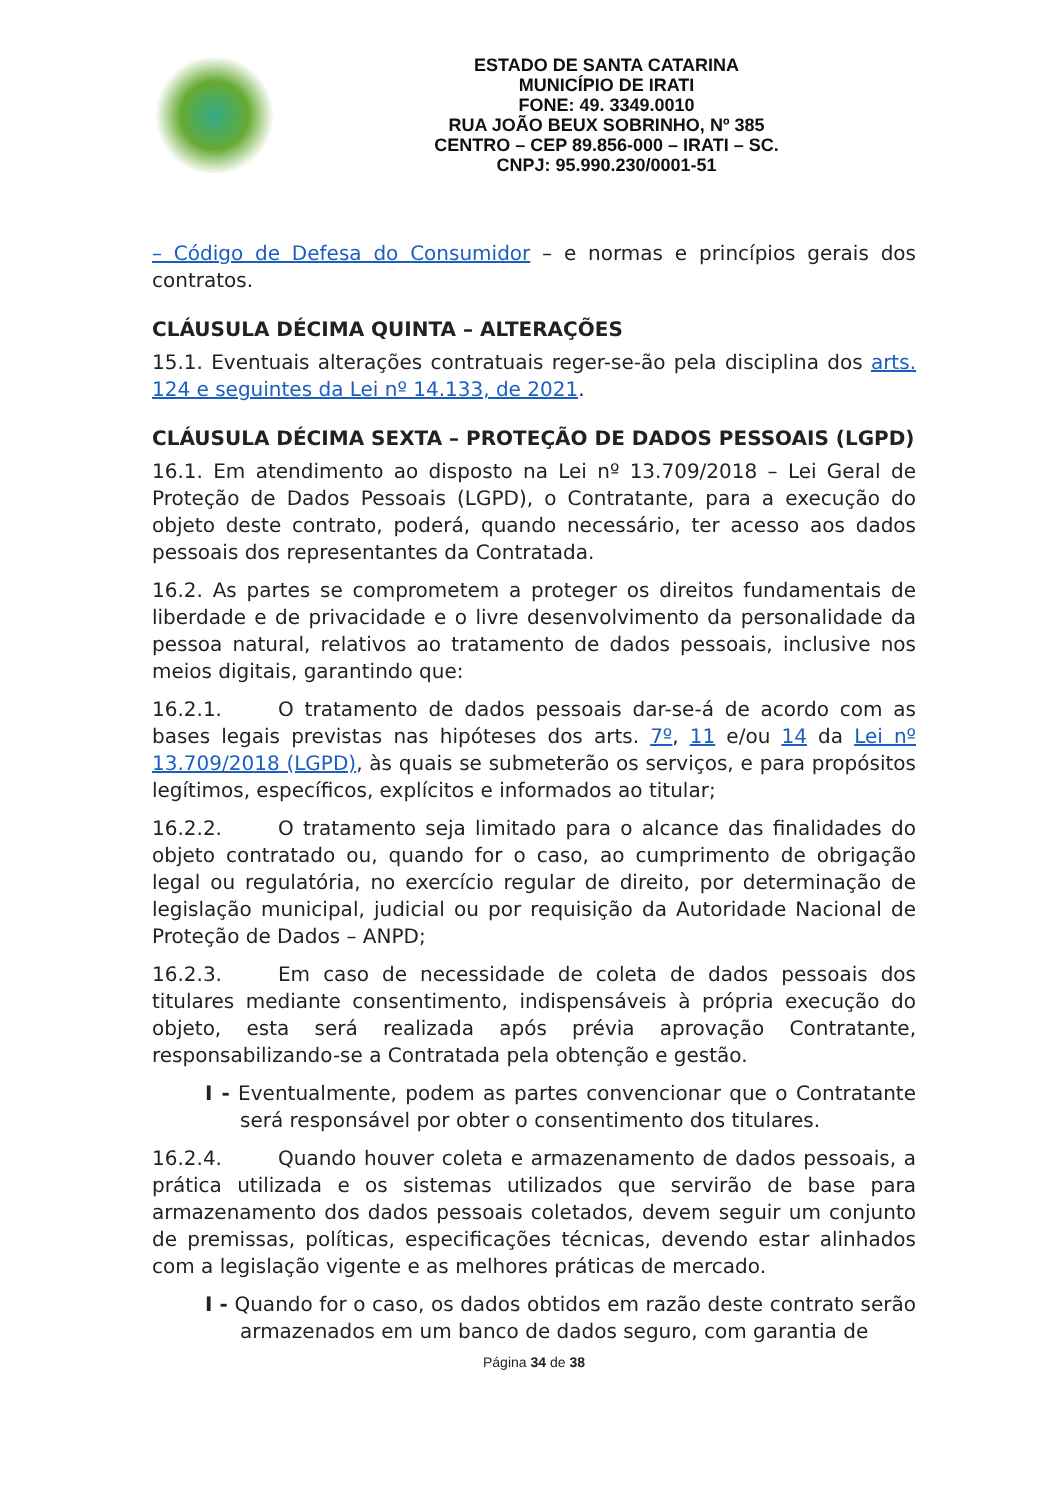ESTADO DE SANTA CATARINA
MUNICÍPIO DE IRATI
FONE: 49. 3349.0010
RUA JOÃO BEUX SOBRINHO, Nº 385
CENTRO – CEP 89.856-000 – IRATI – SC.
CNPJ: 95.990.230/0001-51
– Código de Defesa do Consumidor – e normas e princípios gerais dos contratos.
CLÁUSULA DÉCIMA QUINTA – ALTERAÇÕES
15.1. Eventuais alterações contratuais reger-se-ão pela disciplina dos arts. 124 e seguintes da Lei nº 14.133, de 2021.
CLÁUSULA DÉCIMA SEXTA – PROTEÇÃO DE DADOS PESSOAIS (LGPD)
16.1. Em atendimento ao disposto na Lei nº 13.709/2018 – Lei Geral de Proteção de Dados Pessoais (LGPD), o Contratante, para a execução do objeto deste contrato, poderá, quando necessário, ter acesso aos dados pessoais dos representantes da Contratada.
16.2. As partes se comprometem a proteger os direitos fundamentais de liberdade e de privacidade e o livre desenvolvimento da personalidade da pessoa natural, relativos ao tratamento de dados pessoais, inclusive nos meios digitais, garantindo que:
16.2.1. O tratamento de dados pessoais dar-se-á de acordo com as bases legais previstas nas hipóteses dos arts. 7º, 11 e/ou 14 da Lei nº 13.709/2018 (LGPD), às quais se submeterão os serviços, e para propósitos legítimos, específicos, explícitos e informados ao titular;
16.2.2. O tratamento seja limitado para o alcance das finalidades do objeto contratado ou, quando for o caso, ao cumprimento de obrigação legal ou regulatória, no exercício regular de direito, por determinação de legislação municipal, judicial ou por requisição da Autoridade Nacional de Proteção de Dados – ANPD;
16.2.3. Em caso de necessidade de coleta de dados pessoais dos titulares mediante consentimento, indispensáveis à própria execução do objeto, esta será realizada após prévia aprovação Contratante, responsabilizando-se a Contratada pela obtenção e gestão.
I - Eventualmente, podem as partes convencionar que o Contratante será responsável por obter o consentimento dos titulares.
16.2.4. Quando houver coleta e armazenamento de dados pessoais, a prática utilizada e os sistemas utilizados que servirão de base para armazenamento dos dados pessoais coletados, devem seguir um conjunto de premissas, políticas, especificações técnicas, devendo estar alinhados com a legislação vigente e as melhores práticas de mercado.
I - Quando for o caso, os dados obtidos em razão deste contrato serão armazenados em um banco de dados seguro, com garantia de
Página 34 de 38